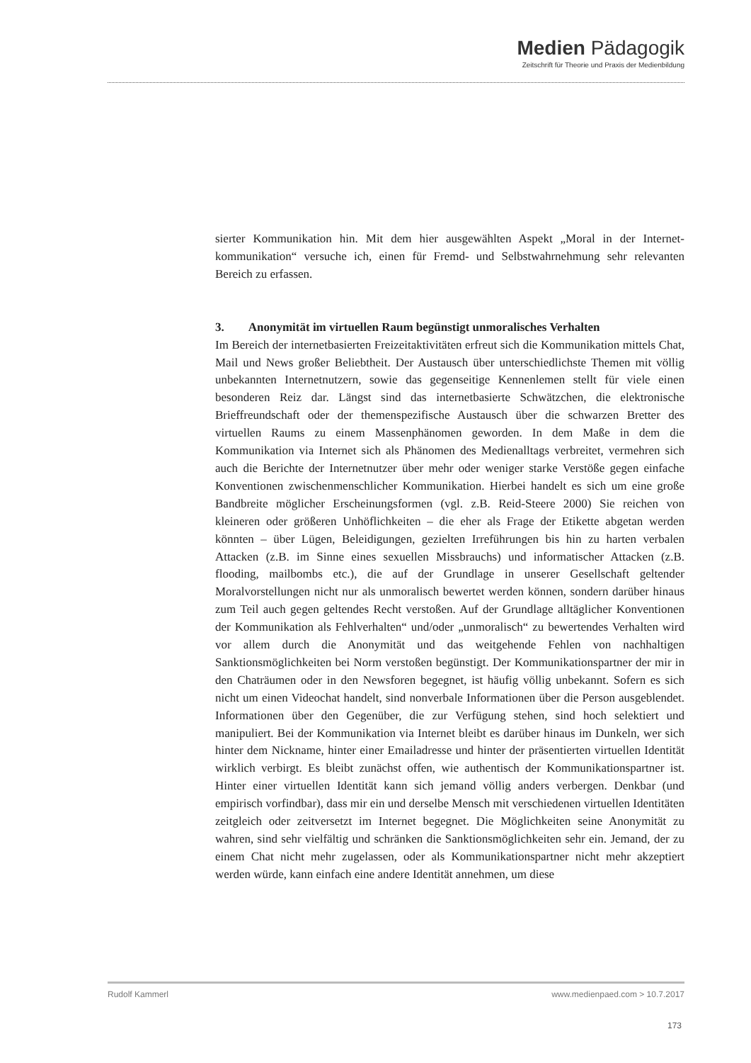Medien Pädagogik
Zeitschrift für Theorie und Praxis der Medienbildung
sierter Kommunikation hin. Mit dem hier ausgewählten Aspekt „Moral in der Internet­kommunikation“ versuche ich, einen für Fremd- und Selbstwahrnehmung sehr relevan­ten Bereich zu erfassen.
3. Anonymität im virtuellen Raum begünstigt unmoralisches Verhalten
Im Bereich der internetbasierten Freizeitaktivitäten erfreut sich die Kommunikation mittels Chat, Mail und News großer Beliebtheit. Der Austausch über unterschiedlichste Themen mit völlig unbekannten Internetnutzern, sowie das gegenseitige Kennenlemen stellt für viele einen besonderen Reiz dar. Längst sind das internetbasierte Schwätz­chen, die elektronische Brieffreundschaft oder der themenspezifische Austausch über die schwarzen Bretter des virtuellen Raums zu einem Massenphänomen geworden. In dem Maße in dem die Kommunikation via Internet sich als Phänomen des Medienalltags verbreitet, vermehren sich auch die Berichte der Internetnutzer über mehr oder weniger starke Verstöße gegen einfache Konventionen zwischenmenschlicher Kommunikation. Hierbei handelt es sich um eine große Bandbreite möglicher Erscheinungsformen (vgl. z.B. Reid-Steere 2000) Sie reichen von kleineren oder größeren Unhöflichkeiten – die eher als Frage der Etikette abgetan werden könnten – über Lügen, Beleidigungen, ge­zielten Irreführungen bis hin zu harten verbalen Attacken (z.B. im Sinne eines sexuellen Missbrauchs) und informatischer Attacken (z.B. flooding, mailbombs etc.), die auf der Grundlage in unserer Gesellschaft geltender Moralvorstellungen nicht nur als unmora­lisch bewertet werden können, sondern darüber hinaus zum Teil auch gegen geltendes Recht verstoßen. Auf der Grundlage alltäglicher Konventionen der Kommunikation als Fehlverhalten“ und/oder „unmoralisch“ zu bewertendes Verhalten wird vor allem durch die Anonymität und das weitgehende Fehlen von nachhaltigen Sanktionsmöglichkeiten bei Norm verstoßen begünstigt. Der Kommunikationspartner der mir in den Chaträumen oder in den Newsforen begegnet, ist häufig völlig unbekannt. Sofern es sich nicht um einen Videochat handelt, sind nonverbale Informationen über die Person ausgeblendet. Informationen über den Gegenüber, die zur Verfügung stehen, sind hoch selektiert und manipuliert. Bei der Kommunikation via Internet bleibt es darüber hinaus im Dunkeln, wer sich hinter dem Nickname, hinter einer Emailadresse und hinter der präsentierten virtuellen Identität wirklich verbirgt. Es bleibt zunächst offen, wie authentisch der Kom­munikationspartner ist. Hinter einer virtuellen Identität kann sich jemand völlig anders verbergen. Denkbar (und empirisch vorfindbar), dass mir ein und derselbe Mensch mit verschiedenen virtuellen Identitäten zeitgleich oder zeitversetzt im Internet begegnet. Die Möglichkeiten seine Anonymität zu wahren, sind sehr vielfältig und schränken die Sanktionsmöglichkeiten sehr ein. Jemand, der zu einem Chat nicht mehr zugelassen, oder als Kommunikationspartner nicht mehr akzeptiert werden würde, kann einfach eine andere Identität annehmen, um diese
Rudolf Kammerl www.medienpaed.com > 10.7.2017
173